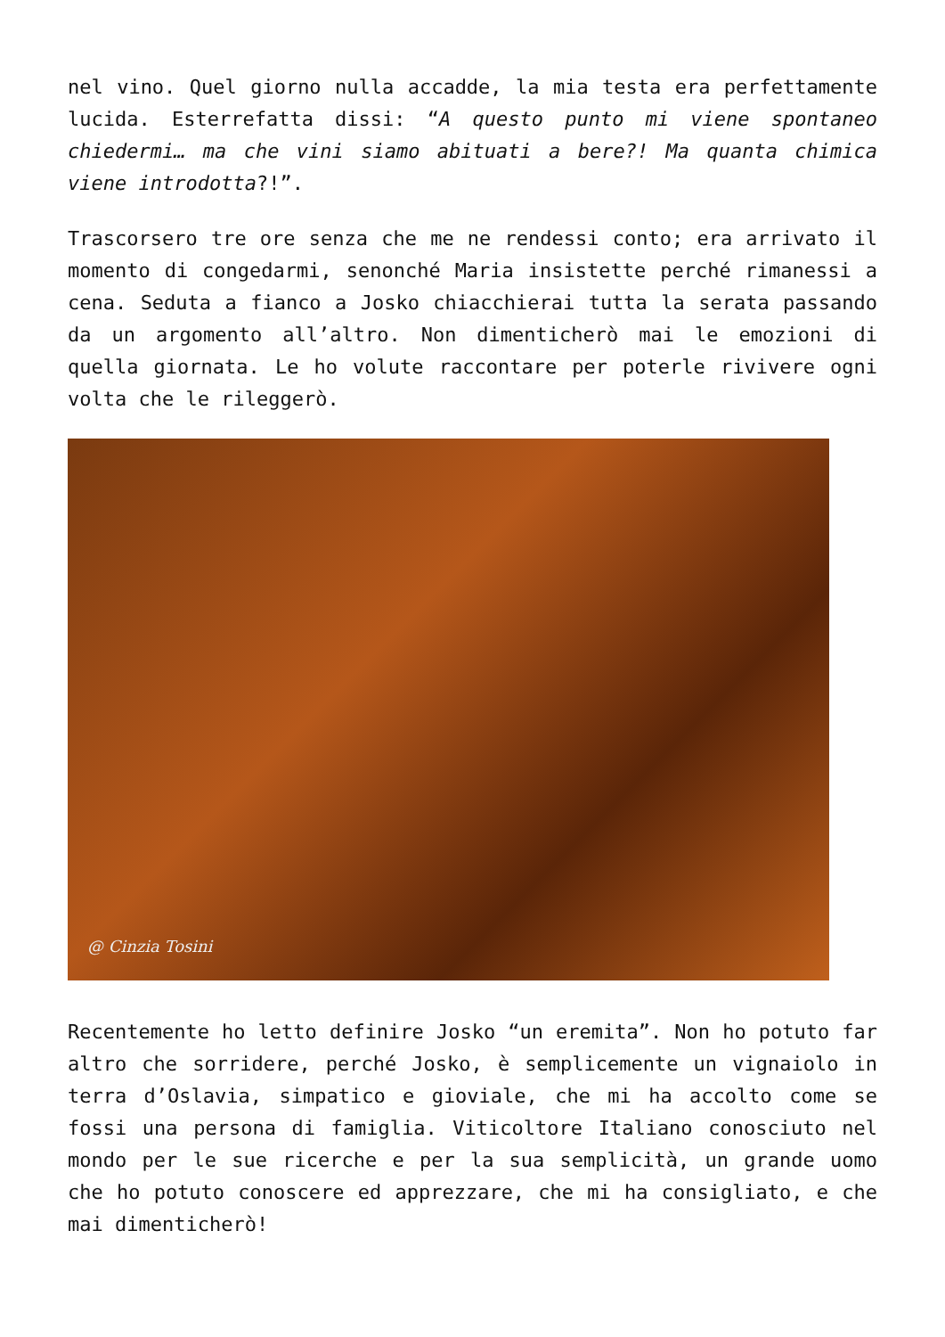nel vino. Quel giorno nulla accadde, la mia testa era perfettamente lucida. Esterrefatta dissi: “A questo punto mi viene spontaneo chiedermi… ma che vini siamo abituati a bere?! Ma quanta chimica viene introdotta?!”.
Trascorsero tre ore senza che me ne rendessi conto; era arrivato il momento di congedarmi, senonché Maria insistette perché rimanessi a cena. Seduta a fianco a Josko chiacchierai tutta la serata passando da un argomento all’altro. Non dimenticherò mai le emozioni di quella giornata. Le ho volute raccontare per poterle rivivere ogni volta che le rileggerò.
@ Cinzia Tosini
Recentemente ho letto definire Josko “un eremita”. Non ho potuto far altro che sorridere, perché Josko, è semplicemente un vignaiolo in terra d’Oslavia, simpatico e gioviale, che mi ha accolto come se fossi una persona di famiglia. Viticoltore Italiano conosciuto nel mondo per le sue ricerche e per la sua semplicità, un grande uomo che ho potuto conoscere ed apprezzare, che mi ha consigliato, e che mai dimenticherò!